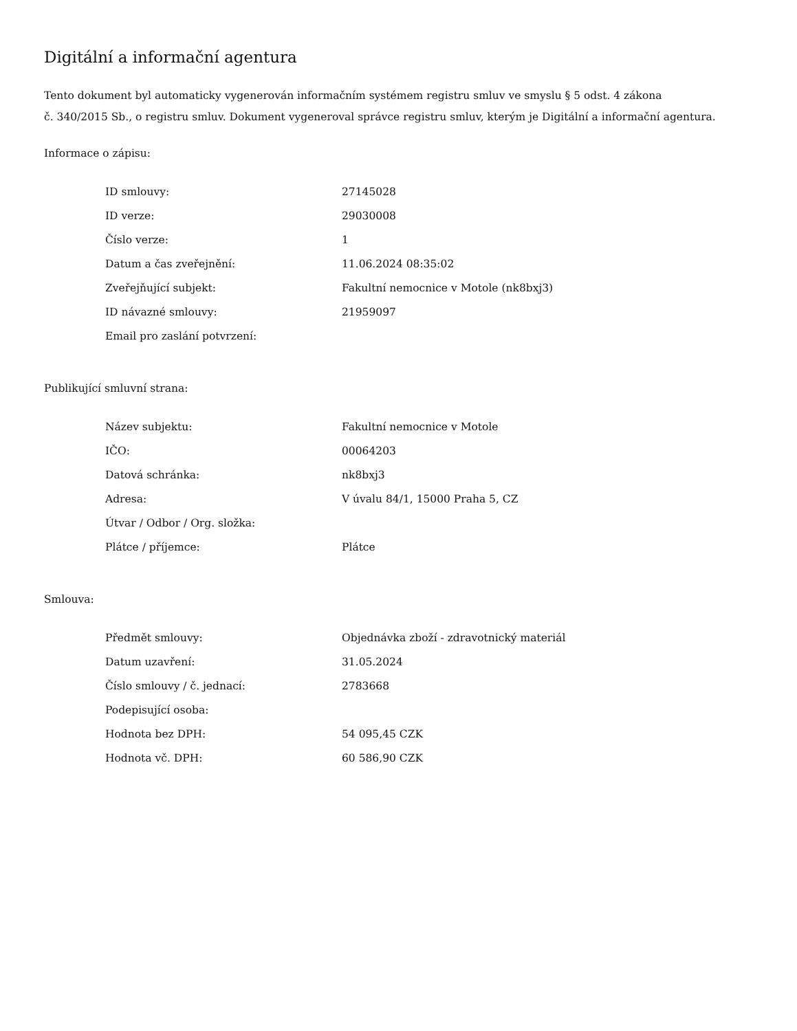Digitální a informační agentura
Tento dokument byl automaticky vygenerován informačním systémem registru smluv ve smyslu § 5 odst. 4 zákona
č. 340/2015 Sb., o registru smluv. Dokument vygeneroval správce registru smluv, kterým je Digitální a informační agentura.
Informace o zápisu:
| ID smlouvy: | 27145028 |
| ID verze: | 29030008 |
| Číslo verze: | 1 |
| Datum a čas zveřejnění: | 11.06.2024 08:35:02 |
| Zveřejňující subjekt: | Fakultní nemocnice v Motole (nk8bxj3) |
| ID návazné smlouvy: | 21959097 |
| Email pro zaslání potvrzení: | |
Publikující smluvní strana:
| Název subjektu: | Fakultní nemocnice v Motole |
| IČO: | 00064203 |
| Datová schránka: | nk8bxj3 |
| Adresa: | V úvalu 84/1, 15000 Praha 5, CZ |
| Útvar / Odbor / Org. složka: | |
| Plátce / příjemce: | Plátce |
Smlouva:
| Předmět smlouvy: | Objednávka zboží - zdravotnický materiál |
| Datum uzavření: | 31.05.2024 |
| Číslo smlouvy / č. jednací: | 2783668 |
| Podepisující osoba: | |
| Hodnota bez DPH: | 54 095,45 CZK |
| Hodnota vč. DPH: | 60 586,90 CZK |